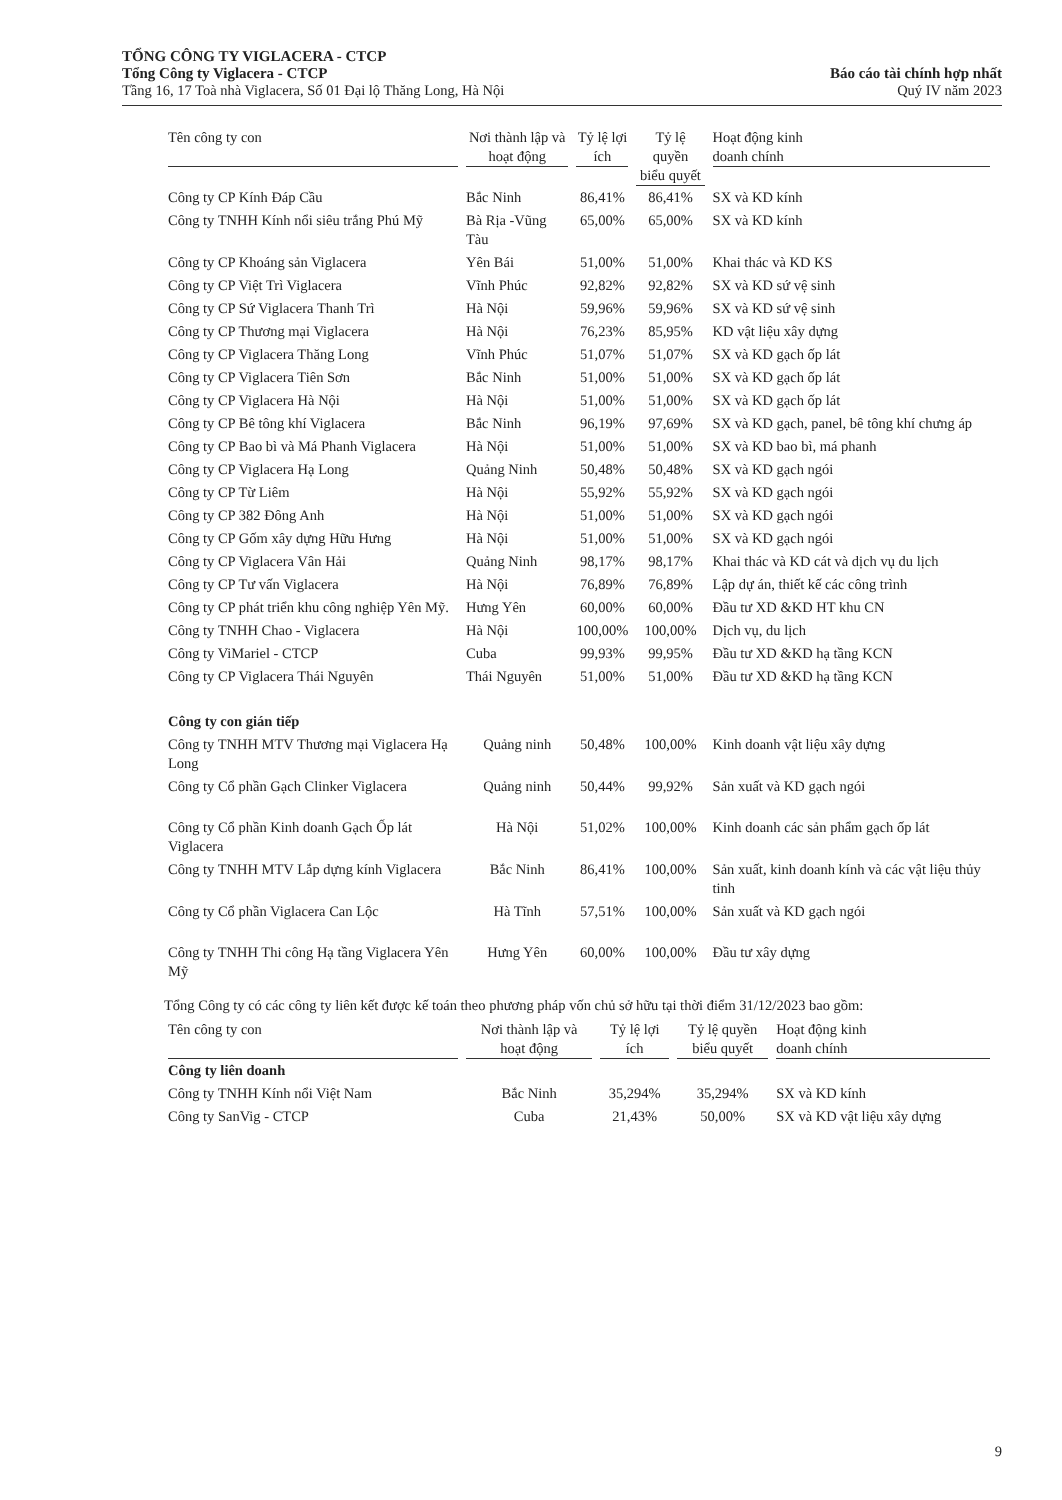TỔNG CÔNG TY VIGLACERA - CTCP
Tổng Công ty Viglacera - CTCP
Tầng 16, 17 Toà nhà Viglacera, Số 01 Đại lộ Thăng Long, Hà Nội
Báo cáo tài chính hợp nhất
Quý IV năm 2023
| Tên công ty con | Nơi thành lập và hoạt động | Tỷ lệ lợi ích | Tỷ lệ quyền biểu quyết | Hoạt động kinh doanh chính |
| --- | --- | --- | --- | --- |
| Công ty CP Kính Đáp Cầu | Bắc Ninh | 86,41% | 86,41% | SX và KD kính |
| Công ty TNHH Kính nổi siêu trắng Phú Mỹ | Bà Rịa -Vũng Tàu | 65,00% | 65,00% | SX và KD kính |
| Công ty CP Khoáng sản Viglacera | Yên Bái | 51,00% | 51,00% | Khai thác và KD KS |
| Công ty CP Việt Trì Viglacera | Vĩnh Phúc | 92,82% | 92,82% | SX và KD sứ vệ sinh |
| Công ty CP Sứ Viglacera Thanh Trì | Hà Nội | 59,96% | 59,96% | SX và KD sứ vệ sinh |
| Công ty CP Thương mại Viglacera | Hà Nội | 76,23% | 85,95% | KD vật liệu xây dựng |
| Công ty CP Viglacera Thăng Long | Vĩnh Phúc | 51,07% | 51,07% | SX và KD gạch ốp lát |
| Công ty CP Viglacera Tiên Sơn | Bắc Ninh | 51,00% | 51,00% | SX và KD gạch ốp lát |
| Công ty CP Viglacera Hà Nội | Hà Nội | 51,00% | 51,00% | SX và KD gạch ốp lát |
| Công ty CP Bê tông khí Viglacera | Bắc Ninh | 96,19% | 97,69% | SX và KD gạch, panel, bê tông khí chưng áp |
| Công ty CP Bao bì và Má Phanh Viglacera | Hà Nội | 51,00% | 51,00% | SX và KD bao bì, má phanh |
| Công ty CP Viglacera Hạ Long | Quảng Ninh | 50,48% | 50,48% | SX và KD gạch ngói |
| Công ty CP Từ Liêm | Hà Nội | 55,92% | 55,92% | SX và KD gạch ngói |
| Công ty CP 382 Đông Anh | Hà Nội | 51,00% | 51,00% | SX và KD gạch ngói |
| Công ty CP Gốm xây dựng Hữu Hưng | Hà Nội | 51,00% | 51,00% | SX và KD gạch ngói |
| Công ty CP Viglacera Vân Hải | Quảng Ninh | 98,17% | 98,17% | Khai thác và KD cát và dịch vụ du lịch |
| Công ty CP Tư vấn Viglacera | Hà Nội | 76,89% | 76,89% | Lập dự án, thiết kế các công trình |
| Công ty CP phát triển khu công nghiệp Yên Mỹ. | Hưng Yên | 60,00% | 60,00% | Đầu tư XD &KD HT khu CN |
| Công ty TNHH Chao - Viglacera | Hà Nội | 100,00% | 100,00% | Dịch vụ, du lịch |
| Công ty ViMariel - CTCP | Cuba | 99,93% | 99,95% | Đầu tư XD &KD hạ tầng KCN |
| Công ty CP Viglacera Thái Nguyên | Thái Nguyên | 51,00% | 51,00% | Đầu tư XD &KD hạ tầng KCN |
| Công ty con gián tiếp | | | | |
| Công ty TNHH MTV Thương mại Viglacera Hạ Long | Quảng ninh | 50,48% | 100,00% | Kinh doanh vật liệu xây dựng |
| Công ty Cổ phần Gạch Clinker Viglacera | Quảng ninh | 50,44% | 99,92% | Sản xuất và KD gạch ngói |
| Công ty Cổ phần Kinh doanh Gạch Ốp lát Viglacera | Hà Nội | 51,02% | 100,00% | Kinh doanh các sản phẩm gạch ốp lát |
| Công ty TNHH MTV Lắp dựng kính Viglacera | Bắc Ninh | 86,41% | 100,00% | Sản xuất, kinh doanh kính và các vật liệu thủy tinh |
| Công ty Cổ phần Viglacera Can Lộc | Hà Tĩnh | 57,51% | 100,00% | Sản xuất và KD gạch ngói |
| Công ty TNHH Thi công Hạ tầng Viglacera Yên Mỹ | Hưng Yên | 60,00% | 100,00% | Đầu tư xây dựng |
Tổng Công ty có các công ty liên kết được kế toán theo phương pháp vốn chủ sở hữu tại thời điểm 31/12/2023 bao gồm:
| Tên công ty con | Nơi thành lập và hoạt động | Tỷ lệ lợi ích | Tỷ lệ quyền biểu quyết | Hoạt động kinh doanh chính |
| --- | --- | --- | --- | --- |
| Công ty liên doanh | | | | |
| Công ty TNHH Kính nổi Việt Nam | Bắc Ninh | 35,294% | 35,294% | SX và KD kính |
| Công ty SanVig - CTCP | Cuba | 21,43% | 50,00% | SX và KD vật liệu xây dựng |
9